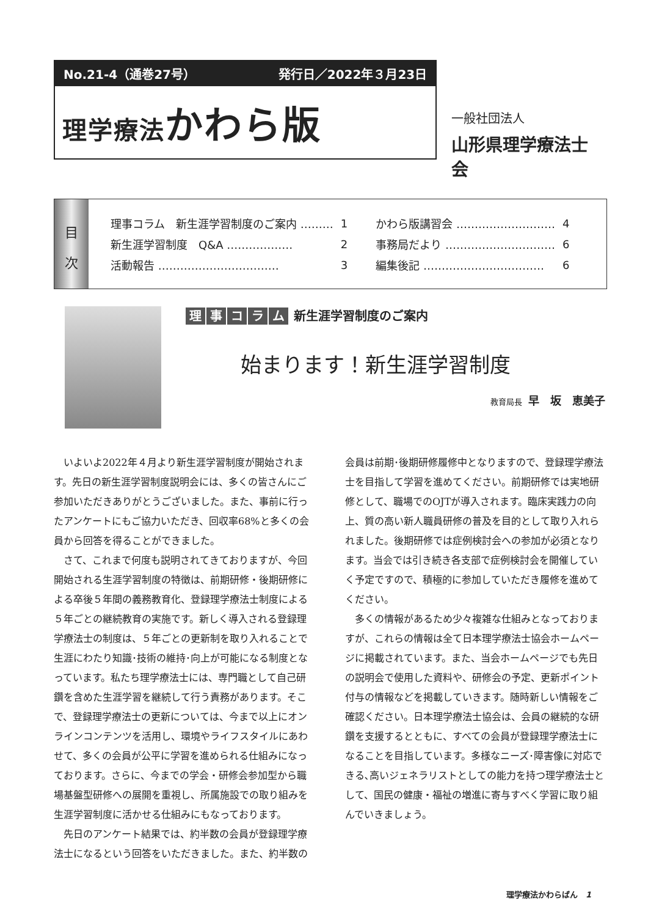No.21-4（通巻27号） 発行日／2022年３月23日
理学療法かわら版
一般社団法人
山形県理学療法士会
目
次
| 理事コラム 新生涯学習制度のご案内 ……… | 1 | かわら版講習会 ……………………… | 4 |
| 新生涯学習制度 Q&A ……………… | 2 | 事務局だより ………………………… | 6 |
| 活動報告 …………………………… | 3 | 編集後記 …………………………… | 6 |
理事コラム 新生涯学習制度のご案内
始まります！新生涯学習制度
教育局長 早　坂　恵美子
いよいよ2022年４月より新生涯学習制度が開始されます。先日の新生涯学習制度説明会には、多くの皆さんにご参加いただきありがとうございました。また、事前に行ったアンケートにもご協力いただき、回収率68%と多くの会員から回答を得ることができました。
さて、これまで何度も説明されてきておりますが、今回開始される生涯学習制度の特徴は、前期研修・後期研修による卒後５年間の義務教育化、登録理学療法士制度による５年ごとの継続教育の実施です。新しく導入される登録理学療法士の制度は、５年ごとの更新制を取り入れることで生涯にわたり知識･技術の維持･向上が可能になる制度となっています。私たち理学療法士には、専門職として自己研鑽を含めた生涯学習を継続して行う責務があります。そこで、登録理学療法士の更新については、今まで以上にオンラインコンテンツを活用し、環境やライフスタイルにあわせて、多くの会員が公平に学習を進められる仕組みになっております。さらに、今までの学会・研修会参加型から職場基盤型研修への展開を重視し、所属施設での取り組みを生涯学習制度に活かせる仕組みにもなっております。
先日のアンケート結果では、約半数の会員が登録理学療法士になるという回答をいただきました。また、約半数の会員は前期･後期研修履修中となりますので、登録理学療法士を目指して学習を進めてください。前期研修では実地研修として、職場でのOJTが導入されます。臨床実践力の向上、質の高い新人職員研修の普及を目的として取り入れられました。後期研修では症例検討会への参加が必須となります。当会では引き続き各支部で症例検討会を開催していく予定ですので、積極的に参加していただき履修を進めてください。
多くの情報があるため少々複雑な仕組みとなっておりますが、これらの情報は全て日本理学療法士協会ホームページに掲載されています。また、当会ホームページでも先日の説明会で使用した資料や、研修会の予定、更新ポイント付与の情報などを掲載していきます。随時新しい情報をご確認ください。日本理学療法士協会は、会員の継続的な研鑽を支援するとともに、すべての会員が登録理学療法士になることを目指しています。多様なニーズ･障害像に対応できる､高いジェネラリストとしての能力を持つ理学療法士として、国民の健康・福祉の増進に寄与すべく学習に取り組んでいきましょう。
理学療法かわらばん　1